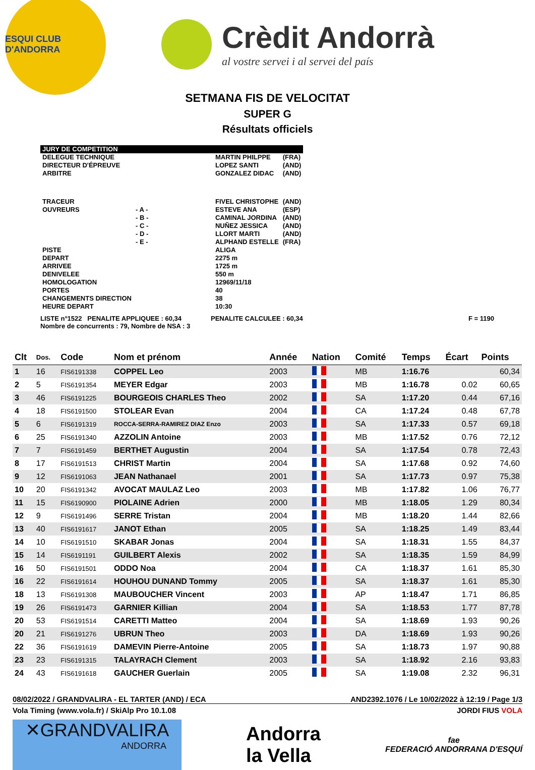ESQUI CLUB D'ANDORRA
Crèdit Andorrà
al vostre servei i al servei del país
SETMANA FIS DE VELOCITAT
SUPER G
Résultats officiels
| JURY DE COMPETITION | | | |
| DELEGUE TECHNIQUE | | MARTIN PHILPPE | (FRA) |
| DIRECTEUR D'ÉPREUVE | | LOPEZ SANTI | (AND) |
| ARBITRE | | GONZALEZ DIDAC | (AND) |
| TRACEUR | | FIVEL CHRISTOPHE | (AND) |
| OUVREURS | - A - | ESTEVE ANA | (ESP) |
| | - B - | CAMINAL JORDINA | (AND) |
| | - C - | NUÑEZ JESSICA | (AND) |
| | - D - | LLORT MARTI | (AND) |
| | - E - | ALPHAND ESTELLE | (FRA) |
| PISTE | | ALIGA | |
| DEPART | | 2275 m | |
| ARRIVEE | | 1725 m | |
| DENIVELEE | | 550 m | |
| HOMOLOGATION | | 12969/11/18 | |
| PORTES | | 40 | |
| CHANGEMENTS DIRECTION | | 38 | |
| HEURE DEPART | | 10:30 | |
LISTE n°1522 PENALITE APPLIQUEE : 60,34 PENALITE CALCULEE : 60,34 F = 1190
Nombre de concurrents : 79, Nombre de NSA : 3
| Clt | Dos. | Code | Nom et prénom | Année | Nation | Comité | Temps | Écart | Points |
| --- | --- | --- | --- | --- | --- | --- | --- | --- | --- |
| 1 | 16 | FIS6191338 | COPPEL Leo | 2003 | | MB | 1:16.76 | | 60,34 |
| 2 | 5 | FIS6191354 | MEYER Edgar | 2003 | | MB | 1:16.78 | 0.02 | 60,65 |
| 3 | 46 | FIS6191225 | BOURGEOIS CHARLES Theo | 2002 | | SA | 1:17.20 | 0.44 | 67,16 |
| 4 | 18 | FIS6191500 | STOLEAR Evan | 2004 | | CA | 1:17.24 | 0.48 | 67,78 |
| 5 | 6 | FIS6191319 | ROCCA-SERRA-RAMIREZ DIAZ Enzo | 2003 | | SA | 1:17.33 | 0.57 | 69,18 |
| 6 | 25 | FIS6191340 | AZZOLIN Antoine | 2003 | | MB | 1:17.52 | 0.76 | 72,12 |
| 7 | 7 | FIS6191459 | BERTHET Augustin | 2004 | | SA | 1:17.54 | 0.78 | 72,43 |
| 8 | 17 | FIS6191513 | CHRIST Martin | 2004 | | SA | 1:17.68 | 0.92 | 74,60 |
| 9 | 12 | FIS6191063 | JEAN Nathanael | 2001 | | SA | 1:17.73 | 0.97 | 75,38 |
| 10 | 20 | FIS6191342 | AVOCAT MAULAZ Leo | 2003 | | MB | 1:17.82 | 1.06 | 76,77 |
| 11 | 15 | FIS6190900 | PIOLAINE Adrien | 2000 | | MB | 1:18.05 | 1.29 | 80,34 |
| 12 | 9 | FIS6191496 | SERRE Tristan | 2004 | | MB | 1:18.20 | 1.44 | 82,66 |
| 13 | 40 | FIS6191617 | JANOT Ethan | 2005 | | SA | 1:18.25 | 1.49 | 83,44 |
| 14 | 10 | FIS6191510 | SKABAR Jonas | 2004 | | SA | 1:18.31 | 1.55 | 84,37 |
| 15 | 14 | FIS6191191 | GUILBERT Alexis | 2002 | | SA | 1:18.35 | 1.59 | 84,99 |
| 16 | 50 | FIS6191501 | ODDO Noa | 2004 | | CA | 1:18.37 | 1.61 | 85,30 |
| 16 | 22 | FIS6191614 | HOUHOU DUNAND Tommy | 2005 | | SA | 1:18.37 | 1.61 | 85,30 |
| 18 | 13 | FIS6191308 | MAUBOUCHER Vincent | 2003 | | AP | 1:18.47 | 1.71 | 86,85 |
| 19 | 26 | FIS6191473 | GARNIER Killian | 2004 | | SA | 1:18.53 | 1.77 | 87,78 |
| 20 | 53 | FIS6191514 | CARETTI Matteo | 2004 | | SA | 1:18.69 | 1.93 | 90,26 |
| 20 | 21 | FIS6191276 | UBRUN Theo | 2003 | | DA | 1:18.69 | 1.93 | 90,26 |
| 22 | 36 | FIS6191619 | DAMEVIN Pierre-Antoine | 2005 | | SA | 1:18.73 | 1.97 | 90,88 |
| 23 | 23 | FIS6191315 | TALAYRACH Clement | 2003 | | SA | 1:18.92 | 2.16 | 93,83 |
| 24 | 43 | FIS6191618 | GAUCHER Guerlain | 2005 | | SA | 1:19.08 | 2.32 | 96,31 |
08/02/2022 / GRANDVALIRA - EL TARTER (AND) / ECA AND2392.1076 / Le 10/02/2022 à 12:19 / Page 1/3
Vola Timing (www.vola.fr) / SkiAlp Pro 10.1.08 JORDI FIUS VOLA
✕GRANDVALIRA
ANDORRA
Andorra
la Vella
fae
FEDERACIÓ ANDORRANA D'ESQUÍ